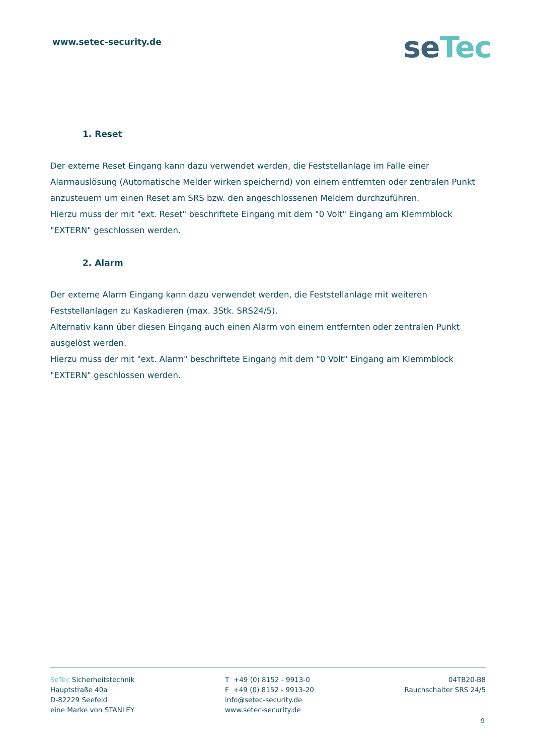www.setec-security.de
se Tec
1. Reset
Der externe Reset Eingang kann dazu verwendet werden, die Feststellanlage im Falle einer Alarmauslösung (Automatische Melder wirken speichernd) von einem entfernten oder zentralen Punkt anzusteuern um einen Reset am SRS bzw. den angeschlossenen Meldern durchzuführen.
Hierzu muss der mit "ext. Reset" beschriftete Eingang mit dem "0 Volt" Eingang am Klemmblock "EXTERN" geschlossen werden.
2. Alarm
Der externe Alarm Eingang kann dazu verwendet werden, die Feststellanlage mit weiteren Feststellanlagen zu Kaskadieren (max. 3Stk. SRS24/5).
Alternativ kann über diesen Eingang auch einen Alarm von einem entfernten oder zentralen Punkt ausgelöst werden.
Hierzu muss der mit "ext. Alarm" beschriftete Eingang mit dem "0 Volt" Eingang am Klemmblock "EXTERN" geschlossen werden.
SeTec Sicherheitstechnik
Hauptstraße 40a
D-82229 Seefeld
eine Marke von STANLEY
T +49 (0) 8152 - 9913-0
F +49 (0) 8152 - 9913-20
info@setec-security.de
www.setec-security.de
04TB20-B8
Rauchschalter SRS 24/5
9